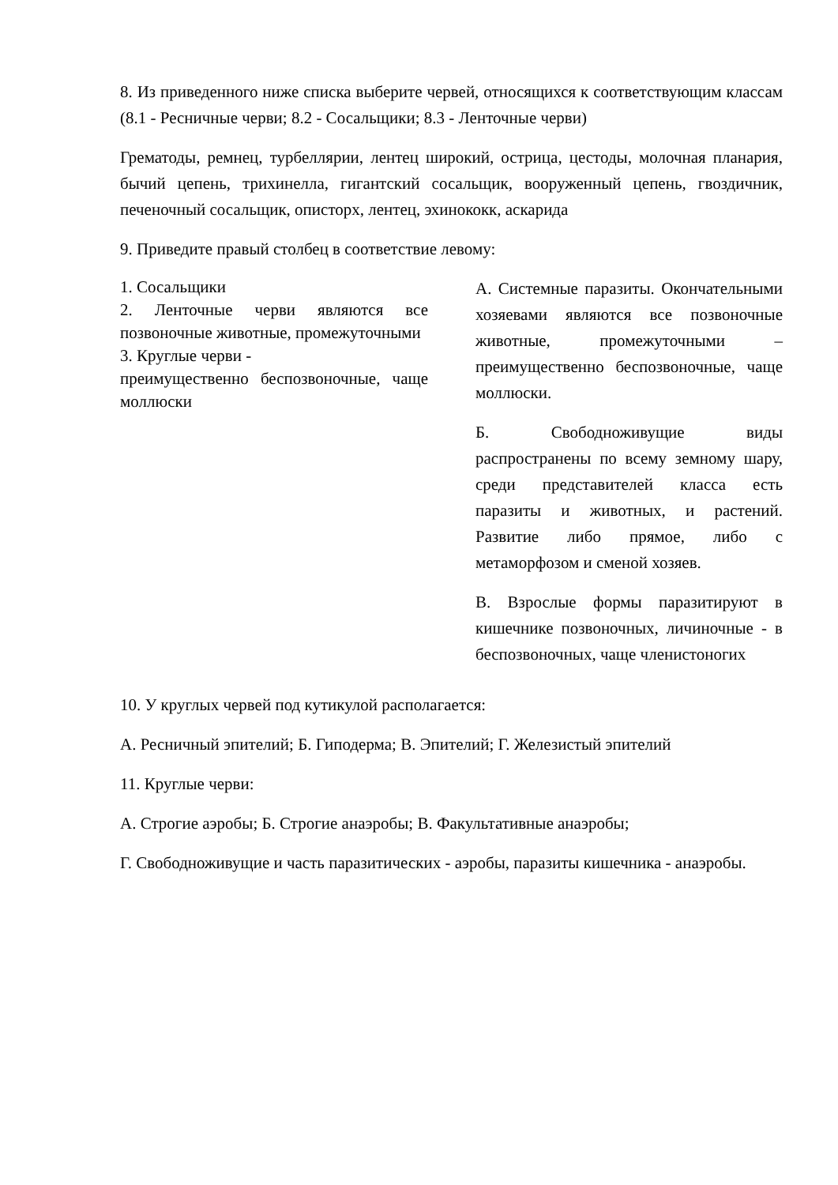8. Из приведенного ниже списка выберите червей, относящихся к соответствующим классам (8.1 - Ресничные черви; 8.2 - Сосальщики; 8.3 - Ленточные черви)
Грематоды, ремнец, турбеллярии, лентец широкий, острица, цестоды, молочная планария, бычий цепень, трихинелла, гигантский сосальщик, вооруженный цепень, гвоздичник, печеночный сосальщик, описторх, лентец, эхинококк, аскарида
9. Приведите правый столбец в соответствие левому:
| 1. Сосальщики 2. Ленточные черви являются все позвоночные животные, промежуточными 3. Круглые черви - преимущественно беспозвоночные, чаще моллюски | | А. Системные паразиты. Окончательными хозяевами являются все позвоночные животные, промежуточными – преимущественно беспозвоночные, чаще моллюски. Б. Свободноживущие виды распространены по всему земному шару, среди представителей класса есть паразиты и животных, и растений. Развитие либо прямое, либо с метаморфозом и сменой хозяев. В. Взрослые формы паразитируют в кишечнике позвоночных, личиночные - в беспозвоночных, чаще членистоногих |
10. У круглых червей под кутикулой располагается:
А. Ресничный эпителий; Б. Гиподерма; В. Эпителий; Г. Железистый эпителий
11. Круглые черви:
А. Строгие аэробы; Б. Строгие анаэробы; В. Факультативные анаэробы;
Г. Свободноживущие и часть паразитических - аэробы, паразиты кишечника - анаэробы.